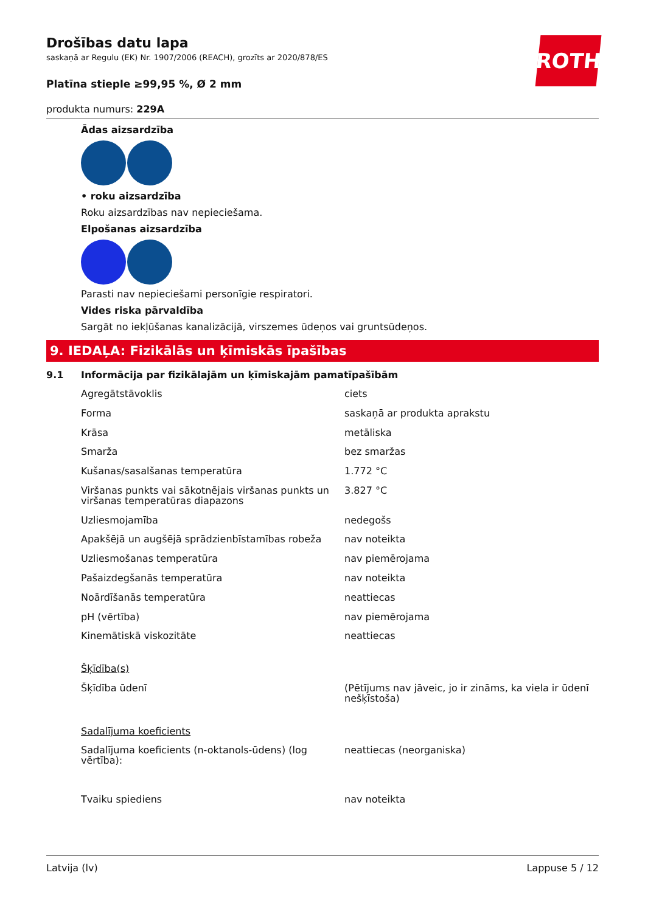ROTH
Drošības datu lapa
saskaņā ar Regulu (EK) Nr. 1907/2006 (REACH), grozīts ar 2020/878/ES
Platīna stieple ≥99,95 %, Ø 2 mm
produkta numurs: 229A
Ādas aizsardzība
• roku aizsardzība
Roku aizsardzības nav nepieciešama.
Elpošanas aizsardzība
Parasti nav nepieciešami personīgie respiratori.
Vides riska pārvaldība
Sargāt no iekļūšanas kanalizācijā, virszemes ūdeņos vai gruntsūdeņos.
9. IEDAĻA: Fizikālās un ķīmiskās īpašības
9.1 Informācija par fizikālajām un ķīmiskajām pamatīpašībām
| Agregātstāvoklis | ciets |
| Forma | saskaņā ar produkta aprakstu |
| Krāsa | metāliska |
| Smarža | bez smaržas |
| Kušanas/sasalšanas temperatūra | 1.772 °C |
| Viršanas punkts vai sākotnējais viršanas punkts un viršanas temperatūras diapazons | 3.827 °C |
| Uzliesmojamība | nedegošs |
| Apakšējā un augšējā sprādzienbīstamības robeža | nav noteikta |
| Uzliesmošanas temperatūra | nav piemērojama |
| Pašaizdegšanās temperatūra | nav noteikta |
| Noārdīšanās temperatūra | neattiecas |
| pH (vērtība) | nav piemērojama |
| Kinemātiskā viskozitāte | neattiecas |
| Šķīdība(s) | |
| Šķīdība ūdenī | (Pētījums nav jāveic, jo ir zināms, ka viela ir ūdenī nešķīstoša) |
| Sadalījuma koeficients | |
| Sadalījuma koeficients (n-oktanols-ūdens) (log vērtība): | neattiecas (neorganiska) |
| Tvaiku spiediens | nav noteikta |
Latvija (lv) Lappuse 5 / 12